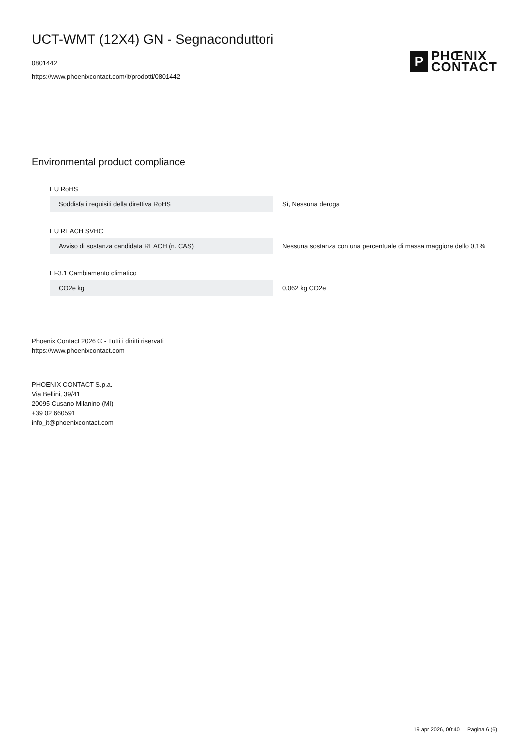UCT-WMT (12X4) GN - Segnaconduttori
0801442
https://www.phoenixcontact.com/it/prodotti/0801442
P PHŒNIX
CONTACT
Environmental product compliance
EU RoHS
| Soddisfa i requisiti della direttiva RoHS | Sì, Nessuna deroga |
EU REACH SVHC
| Avviso di sostanza candidata REACH (n. CAS) | Nessuna sostanza con una percentuale di massa maggiore dello 0,1% |
EF3.1 Cambiamento climatico
| CO2e kg | 0,062 kg CO2e |
Phoenix Contact 2026 © - Tutti i diritti riservati
https://www.phoenixcontact.com
PHOENIX CONTACT S.p.a.
Via Bellini, 39/41
20095 Cusano Milanino (MI)
+39 02 660591
info_it@phoenixcontact.com
19 apr 2026, 00:40 Pagina 6 (6)